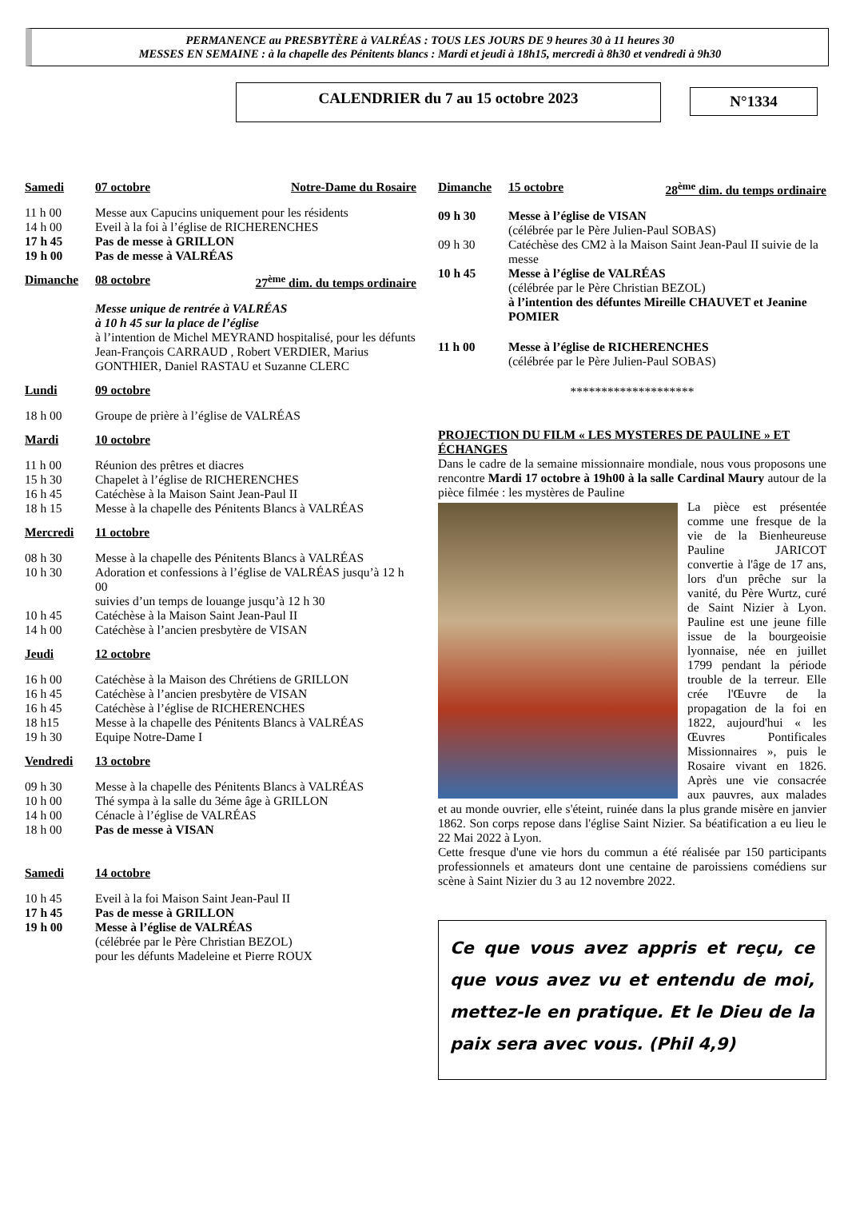PERMANENCE au PRESBYTÈRE à VALRÉAS : TOUS LES JOURS DE 9 heures 30 à 11 heures 30
MESSES EN SEMAINE : à la chapelle des Pénitents blancs : Mardi et jeudi à 18h15, mercredi à 8h30 et vendredi à 9h30
CALENDRIER du 7 au 15 octobre 2023
N°1334
Samedi 07 octobre Notre-Dame du Rosaire
11 h 00 Messe aux Capucins uniquement pour les résidents
14 h 00 Eveil à la foi à l’église de RICHERENCHES
17 h 45 Pas de messe à GRILLON
19 h 00 Pas de messe à VALRÉAS
Dimanche 08 octobre 27<sup>ème</sup> dim. du temps ordinaire
Messe unique de rentrée à VALRÉAS
à 10 h 45 sur la place de l’église
à l’intention de Michel MEYRAND hospitalisé, pour les défunts Jean-François CARRAUD , Robert VERDIER, Marius GONTHIER, Daniel RASTAU et Suzanne CLERC
Lundi 09 octobre
18 h 00 Groupe de prière à l’église de VALRÉAS
Mardi 10 octobre
11 h 00 Réunion des prêtres et diacres
15 h 30 Chapelet à l’église de RICHERENCHES
16 h 45 Catéchèse à la Maison Saint Jean-Paul II
18 h 15 Messe à la chapelle des Pénitents Blancs à VALRÉAS
Mercredi 11 octobre
08 h 30 Messe à la chapelle des Pénitents Blancs à VALRÉAS
10 h 30 Adoration et confessions à l’église de VALRÉAS jusqu’à 12 h 00
suivies d’un temps de louange jusqu’à 12 h 30
10 h 45 Catéchèse à la Maison Saint Jean-Paul II
14 h 00 Catéchèse à l’ancien presbytère de VISAN
Jeudi 12 octobre
16 h 00 Catéchèse à la Maison des Chrétiens de GRILLON
16 h 45 Catéchèse à l’ancien presbytère de VISAN
16 h 45 Catéchèse à l’église de RICHERENCHES
18 h15 Messe à la chapelle des Pénitents Blancs à VALRÉAS
19 h 30 Equipe Notre-Dame I
Vendredi 13 octobre
09 h 30 Messe à la chapelle des Pénitents Blancs à VALRÉAS
10 h 00 Thé sympa à la salle du 3éme âge à GRILLON
14 h 00 Cénacle à l’église de VALRÉAS
18 h 00 Pas de messe à VISAN
Samedi 14 octobre
10 h 45 Eveil à la foi Maison Saint Jean-Paul II
17 h 45 Pas de messe à GRILLON
19 h 00 Messe à l’église de VALRÉAS
(célébrée par le Père Christian BEZOL)
pour les défunts Madeleine et Pierre ROUX
Dimanche 15 octobre 28<sup>ème</sup> dim. du temps ordinaire
09 h 30 Messe à l’église de VISAN
(célébrée par le Père Julien-Paul SOBAS)
09 h 30 Catéchèse des CM2 à la Maison Saint Jean-Paul II suivie de la messe
10 h 45 Messe à l’église de VALRÉAS
(célébrée par le Père Christian BEZOL)
à l’intention des défuntes Mireille CHAUVET et Jeanine POMIER
11 h 00 Messe à l’église de RICHERENCHES
(célébrée par le Père Julien-Paul SOBAS)
********************
PROJECTION DU FILM « LES MYSTERES DE PAULINE » ET ÉCHANGES
Dans le cadre de la semaine missionnaire mondiale, nous vous proposons une rencontre Mardi 17 octobre à 19h00 à la salle Cardinal Maury autour de la pièce filmée : les mystères de Pauline
La pièce est présentée comme une fresque de la vie de la Bienheureuse Pauline JARICOT convertie à l'âge de 17 ans, lors d'un prêche sur la vanité, du Père Wurtz, curé de Saint Nizier à Lyon. Pauline est une jeune fille issue de la bourgeoisie lyonnaise, née en juillet 1799 pendant la période trouble de la terreur. Elle crée l'Œuvre de la propagation de la foi en 1822, aujourd'hui « les Œuvres Pontificales Missionnaires », puis le Rosaire vivant en 1826. Après une vie consacrée aux pauvres, aux malades et au monde ouvrier, elle s'éteint, ruinée dans la plus grande misère en janvier 1862. Son corps repose dans l'église Saint Nizier. Sa béatification a eu lieu le 22 Mai 2022 à Lyon.
Cette fresque d'une vie hors du commun a été réalisée par 150 participants professionnels et amateurs dont une centaine de paroissiens comédiens sur scène à Saint Nizier du 3 au 12 novembre 2022.
Ce que vous avez appris et reçu, ce que vous avez vu et entendu de moi, mettez-le en pratique. Et le Dieu de la paix sera avec vous. (Phil 4,9)